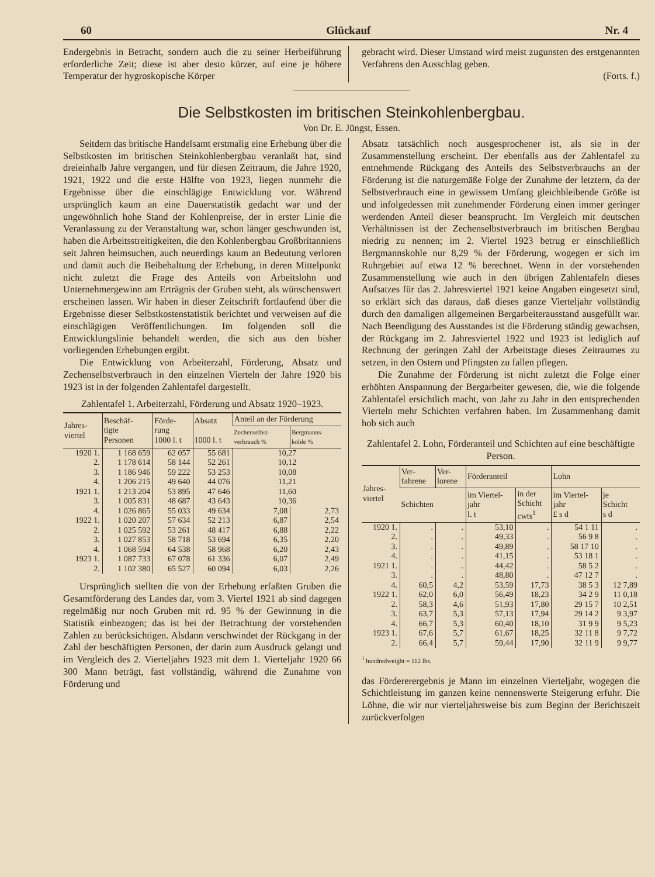60 Glückauf Nr. 4
Endergebnis in Betracht, sondern auch die zu seiner Herbeiführung erforderliche Zeit; diese ist aber desto kürzer, auf eine je höhere Temperatur der hygroskopische Körper
gebracht wird. Dieser Umstand wird meist zugunsten des erstgenannten Verfahrens den Ausschlag geben.
(Forts. f.)
Die Selbstkosten im britischen Steinkohlenbergbau.
Von Dr. E. Jüngst, Essen.
Seitdem das britische Handelsamt erstmalig eine Erhebung über die Selbstkosten im britischen Steinkohlenbergbau veranlaßt hat, sind dreieinhalb Jahre vergangen, und für diesen Zeitraum, die Jahre 1920, 1921, 1922 und die erste Hälfte von 1923, liegen nunmehr die Ergebnisse über die einschlägige Entwicklung vor. Während ursprünglich kaum an eine Dauerstatistik gedacht war und der ungewöhnlich hohe Stand der Kohlenpreise, der in erster Linie die Veranlassung zu der Veranstaltung war, schon länger geschwunden ist, haben die Arbeitsstreitigkeiten, die den Kohlenbergbau Großbritanniens seit Jahren heimsuchen, auch neuerdings kaum an Bedeutung verloren und damit auch die Beibehaltung der Erhebung, in deren Mittelpunkt nicht zuletzt die Frage des Anteils von Arbeitslohn und Unternehmergewinn am Ertrӓgnis der Gruben steht, als wünschenswert erscheinen lassen. Wir haben in dieser Zeitschrift fortlaufend über die Ergebnisse dieser Selbstkostenstatistik berichtet und verweisen auf die einschlägigen Veröffentlichungen. Im folgenden soll die Entwicklungslinie behandelt werden, die sich aus den bisher vorliegenden Erhebungen ergibt.
Die Entwicklung von Arbeiterzahl, Förderung, Absatz und Zechenselbstverbrauch in den einzelnen Vierteln der Jahre 1920 bis 1923 ist in der folgenden Zahlentafel dargestellt.
Zahlentafel 1. Arbeiterzahl, Förderung und Absatz 1920–1923.
| Jahres- viertel | Beschäf- tigte Personen | Förde- rung 1000 l. t | Absatz 1000 l. t | Anteil an der Förderung | |
| --- | --- | --- | --- | --- | --- |
| | | | | Zechenselbst- verbrauch % | Bergmanns- kohle % |
| 1920 1. | 1 168 659 | 62 057 | 55 681 | 10,27 | |
| 2. | 1 178 614 | 58 144 | 52 261 | 10,12 | |
| 3. | 1 186 946 | 59 222 | 53 253 | 10,08 | |
| 4. | 1 206 215 | 49 640 | 44 076 | 11,21 | |
| 1921 1. | 1 213 204 | 53 895 | 47 646 | 11,60 | |
| 3. | 1 005 831 | 48 687 | 43 643 | 10,36 | |
| 4. | 1 026 865 | 55 033 | 49 634 | 7,08 | 2,73 |
| 1922 1. | 1 020 207 | 57 634 | 52 213 | 6,87 | 2,54 |
| 2. | 1 025 592 | 53 261 | 48 417 | 6,88 | 2,22 |
| 3. | 1 027 853 | 58 718 | 53 694 | 6,35 | 2,20 |
| 4. | 1 068 594 | 64 538 | 58 968 | 6,20 | 2,43 |
| 1923 1. | 1 087 733 | 67 078 | 61 336 | 6,07 | 2,49 |
| 2. | 1 102 380 | 65 527 | 60 094 | 6,03 | 2,26 |
Ursprünglich stellten die von der Erhebung erfaßten Gruben die Gesamtförderung des Landes dar, vom 3. Viertel 1921 ab sind dagegen regelmäßig nur noch Gruben mit rd. 95 % der Gewinnung in die Statistik einbezogen; das ist bei der Betrachtung der vorstehenden Zahlen zu berücksichtigen. Alsdann verschwindet der Rückgang in der Zahl der beschäftigten Personen, der darin zum Ausdruck gelangt und im Vergleich des 2. Vierteljahrs 1923 mit dem 1. Vierteljahr 1920 66 300 Mann beträgt, fast vollständig, während die Zunahme von Förderung und
Absatz tatsächlich noch ausgesprochener ist, als sie in der Zusammenstellung erscheint. Der ebenfalls aus der Zahlentafel zu entnehmende Rückgang des Anteils des Selbstverbrauchs an der Förderung ist die naturgemäße Folge der Zunahme der letztern, da der Selbstverbrauch eine in gewissem Umfang gleichbleibende Größe ist und infolgedessen mit zunehmender Förderung einen immer geringer werdenden Anteil dieser beansprucht. Im Vergleich mit deutschen Verhältnissen ist der Zechenselbstverbrauch im britischen Bergbau niedrig zu nennen; im 2. Viertel 1923 betrug er einschließlich Bergmannskohle nur 8,29 % der Förderung, wogegen er sich im Ruhrgebiet auf etwa 12 % berechnet. Wenn in der vorstehenden Zusammenstellung wie auch in den übrigen Zahlentafeln dieses Aufsatzes für das 2. Jahresviertel 1921 keine Angaben eingesetzt sind, so erklärt sich das daraus, daß dieses ganze Vierteljahr vollständig durch den damaligen allgemeinen Bergarbeiterausstand ausgefüllt war. Nach Beendigung des Ausstandes ist die Förderung ständig gewachsen, der Rückgang im 2. Jahresviertel 1922 und 1923 ist lediglich auf Rechnung der geringen Zahl der Arbeitstage dieses Zeitraumes zu setzen, in den Ostern und Pfingsten zu fallen pflegen.
Die Zunahme der Förderung ist nicht zuletzt die Folge einer erhöhten Anspannung der Bergarbeiter gewesen, die, wie die folgende Zahlentafel ersichtlich macht, von Jahr zu Jahr in den entsprechenden Vierteln mehr Schichten verfahren haben. Im Zusammenhang damit hob sich auch
Zahlentafel 2. Lohn, Förderanteil und Schichten auf eine beschäftigte Person.
| Jahres- viertel | Ver- fahrene | Ver- lorene | Förderanteil | | Lohn | |
| --- | --- | --- | --- | --- | --- | --- |
| | Schichten | | im Viertel- jahr l. t | in der Schicht cwts<sup>1</sup> | im Viertel- jahr £ s d | je Schicht s d |
| 1920 1. | . | . | 53,10 | . | 54 1 11 | . |
| 2. | . | . | 49,33 | . | 56 9 8 | . |
| 3. | . | . | 49,89 | . | 58 17 10 | . |
| 4. | . | . | 41,15 | . | 53 18 1 | . |
| 1921 1. | . | . | 44,42 | . | 58 5 2 | . |
| 3. | . | . | 48,80 | . | 47 12 7 | . |
| 4. | 60,5 | 4,2 | 53,59 | 17,73 | 38 5 3 | 12 7,89 |
| 1922 1. | 62,0 | 6,0 | 56,49 | 18,23 | 34 2 9 | 11 0,18 |
| 2. | 58,3 | 4,6 | 51,93 | 17,80 | 29 15 7 | 10 2,51 |
| 3. | 63,7 | 5,3 | 57,13 | 17,94 | 29 14 2 | 9 3,97 |
| 4. | 66,7 | 5,3 | 60,40 | 18,10 | 31 9 9 | 9 5,23 |
| 1923 1. | 67,6 | 5,7 | 61,67 | 18,25 | 32 11 8 | 9 7,72 |
| 2. | 66,4 | 5,7 | 59,44 | 17,90 | 32 11 9 | 9 9,77 |
<sup>1</sup> hundredweight = 112 lbs.
das Fördererergebnis je Mann im einzelnen Vierteljahr, wogegen die Schichtleistung im ganzen keine nennenswerte Steigerung erfuhr. Die Löhne, die wir nur vierteljahrsweise bis zum Beginn der Berichtszeit zurückverfolgen